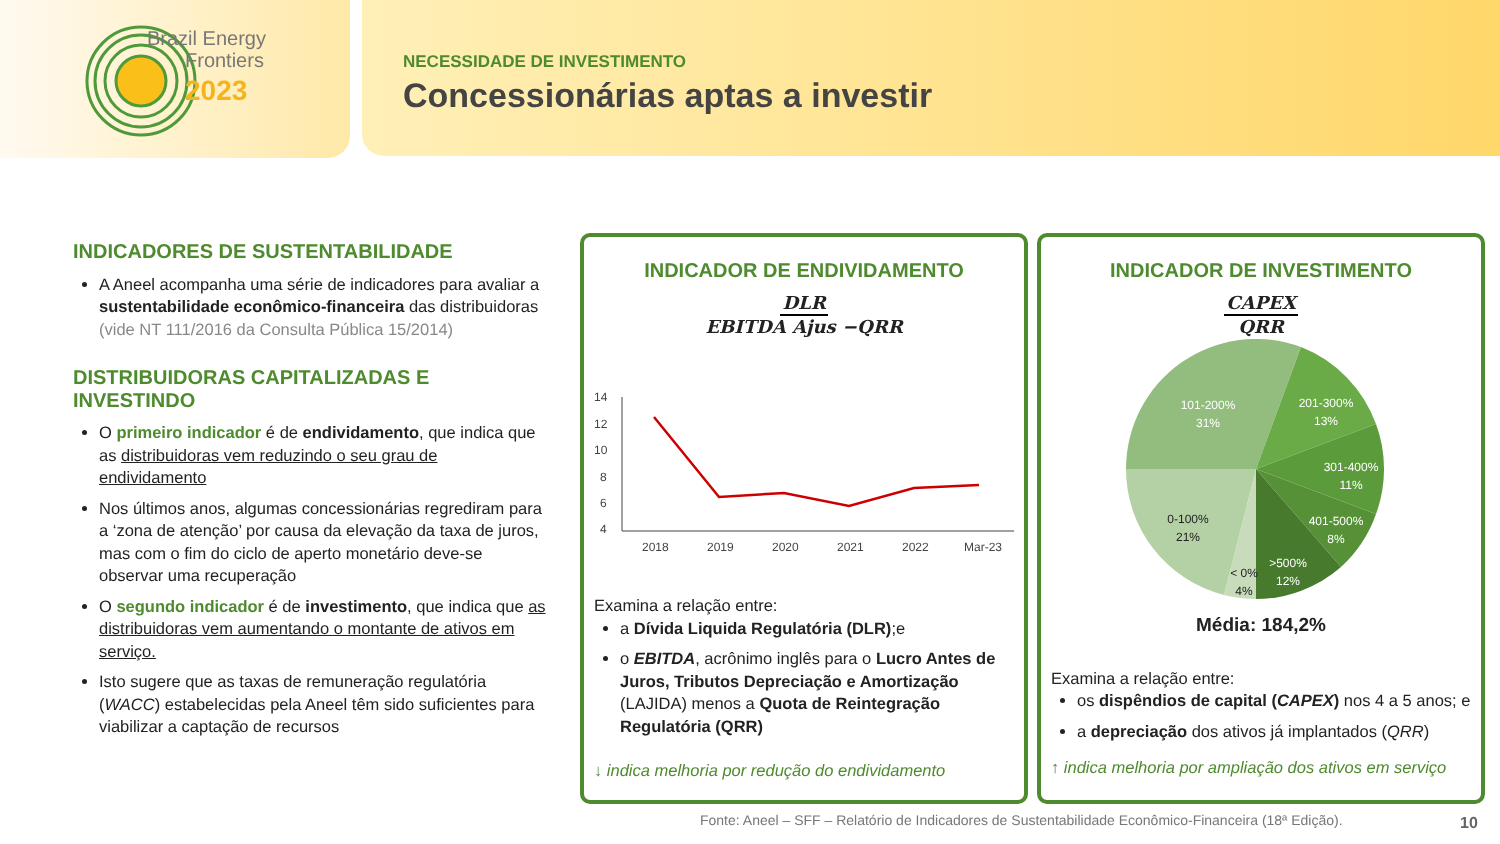Brazil Energy
Frontiers
2023
NECESSIDADE DE INVESTIMENTO
Concessionárias aptas a investir
INDICADORES DE SUSTENTABILIDADE
A Aneel acompanha uma série de indicadores para avaliar a sustentabilidade econômico-financeira das distribuidoras (vide NT 111/2016 da Consulta Pública 15/2014)
DISTRIBUIDORAS CAPITALIZADAS E INVESTINDO
O primeiro indicador é de endividamento, que indica que as distribuidoras vem reduzindo o seu grau de endividamento
Nos últimos anos, algumas concessionárias regrediram para a ‘zona de atenção’ por causa da elevação da taxa de juros, mas com o fim do ciclo de aperto monetário deve-se observar uma recuperação
O segundo indicador é de investimento, que indica que as distribuidoras vem aumentando o montante de ativos em serviço.
Isto sugere que as taxas de remuneração regulatória (WACC) estabelecidas pela Aneel têm sido suficientes para viabilizar a captação de recursos
INDICADOR DE ENDIVIDAMENTO
DLR
EBITDA Ajus −QRR
14
12
10
8
6
4
2018
2019
2020
2021
2022
Mar-23
Examina a relação entre:
a Dívida Liquida Regulatória (DLR);e
o EBITDA, acrônimo inglês para o Lucro Antes de Juros, Tributos Depreciação e Amortização (LAJIDA) menos a Quota de Reintegração Regulatória (QRR)
↓ indica melhoria por redução do endividamento
INDICADOR DE INVESTIMENTO
CAPEX
QRR
101-200%
31%
201-300%
13%
301-400%
11%
401-500%
8%
>500%
12%
0-100%
21%
< 0%
4%
Média: 184,2%
Examina a relação entre:
os dispêndios de capital (CAPEX) nos 4 a 5 anos; e
a depreciação dos ativos já implantados (QRR)
↑ indica melhoria por ampliação dos ativos em serviço
Fonte: Aneel – SFF – Relatório de Indicadores de Sustentabilidade Econômico-Financeira (18ª Edição).
10